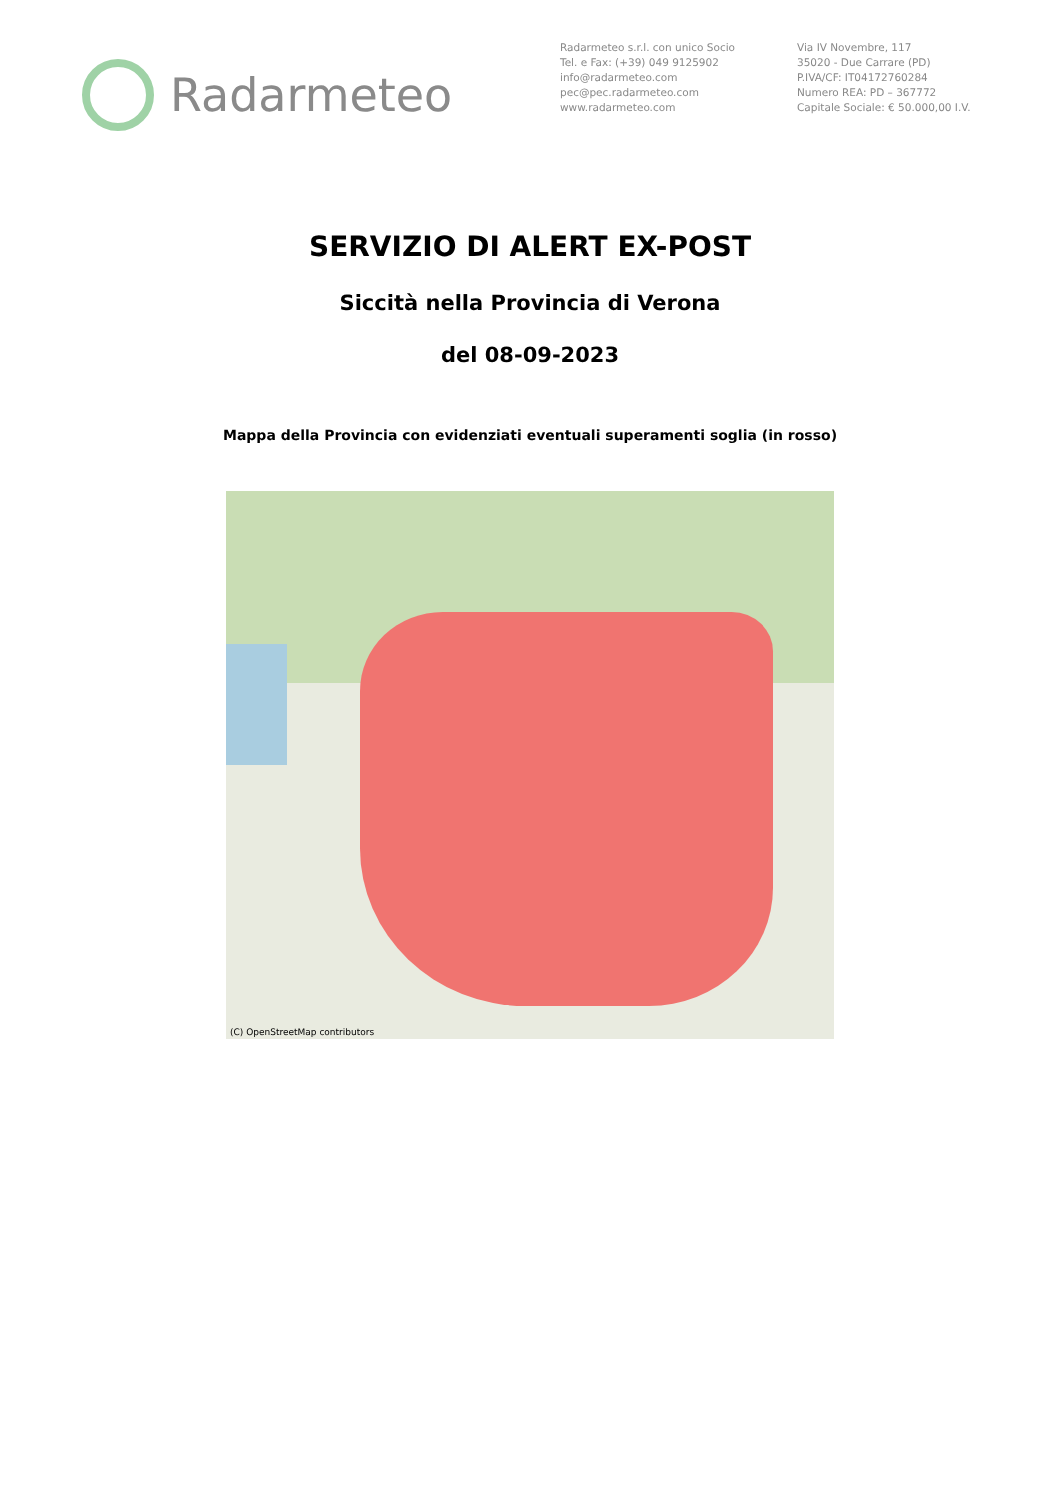Radarmeteo
Radarmeteo s.r.l. con unico Socio
Tel. e Fax: (+39) 049 9125902
info@radarmeteo.com
pec@pec.radarmeteo.com
www.radarmeteo.com
Via IV Novembre, 117
35020 - Due Carrare (PD)
P.IVA/CF: IT04172760284
Numero REA: PD – 367772
Capitale Sociale: € 50.000,00 I.V.
SERVIZIO DI ALERT EX-POST
Siccità nella Provincia di Verona
del 08-09-2023
Mappa della Provincia con evidenziati eventuali superamenti soglia (in rosso)
(C) OpenStreetMap contributors